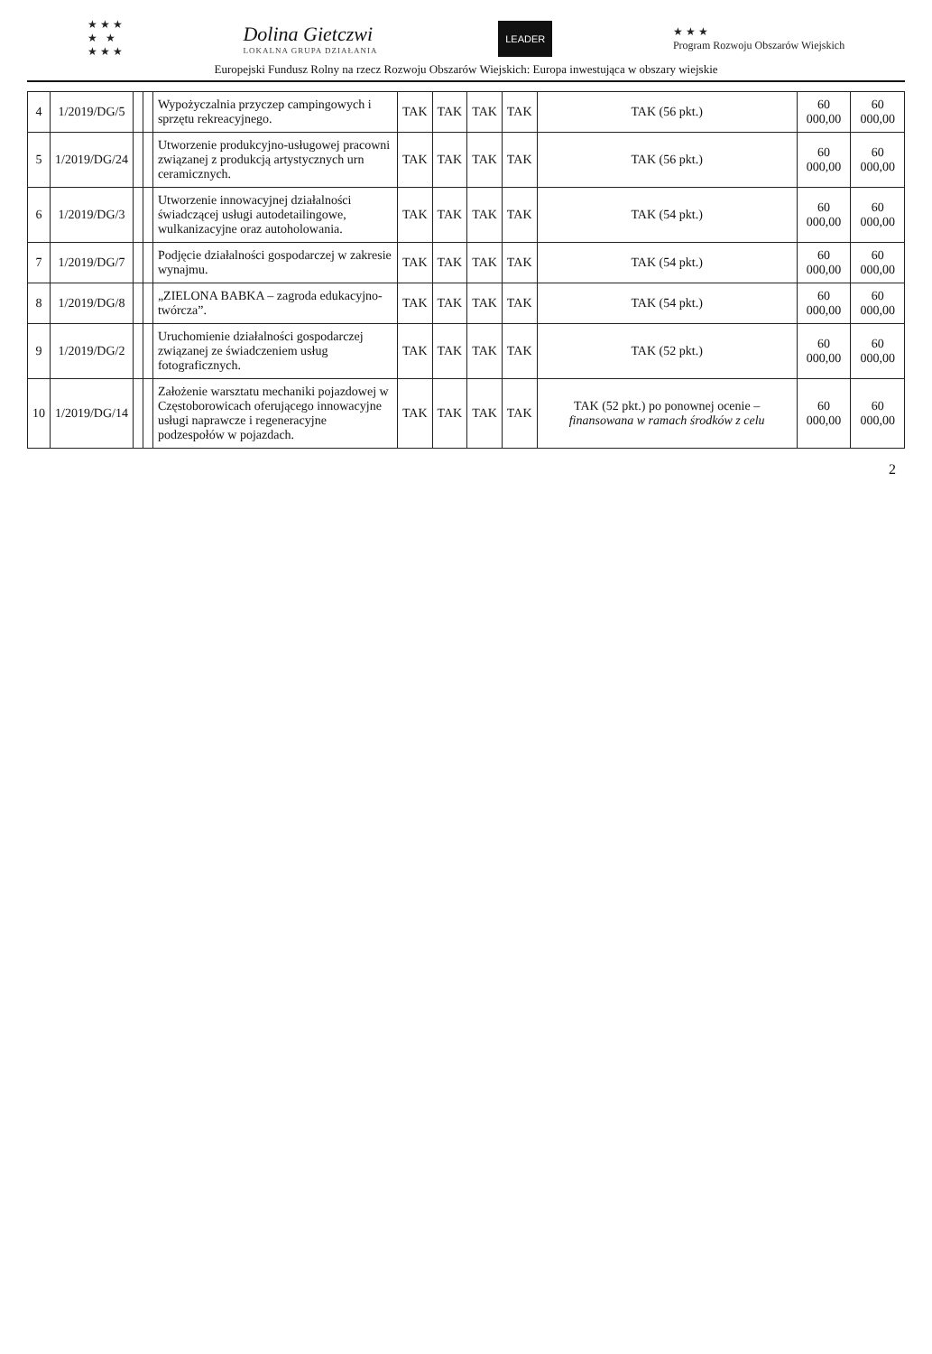★ ★ ★
★ ★
★ ★ ★
Dolina Gietczwi
LOKALNA GRUPA DZIAŁANIA
LEADER
★ ★ ★
Program Rozwoju Obszarów Wiejskich
Europejski Fundusz Rolny na rzecz Rozwoju Obszarów Wiejskich: Europa inwestująca w obszary wiejskie
| 4 | 1/2019/DG/5 | | | Wypożyczalnia przyczep campingowych i sprzętu rekreacyjnego. | TAK | TAK | TAK | TAK | TAK (56 pkt.) | 60 000,00 | 60 000,00 |
| 5 | 1/2019/DG/24 | | | Utworzenie produkcyjno-usługowej pracowni związanej z produkcją artystycznych urn ceramicznych. | TAK | TAK | TAK | TAK | TAK (56 pkt.) | 60 000,00 | 60 000,00 |
| 6 | 1/2019/DG/3 | | | Utworzenie innowacyjnej działalności świadczącej usługi autodetailingowe, wulkanizacyjne oraz autoholowania. | TAK | TAK | TAK | TAK | TAK (54 pkt.) | 60 000,00 | 60 000,00 |
| 7 | 1/2019/DG/7 | | | Podjęcie działalności gospodarczej w zakresie wynajmu. | TAK | TAK | TAK | TAK | TAK (54 pkt.) | 60 000,00 | 60 000,00 |
| 8 | 1/2019/DG/8 | | | „ZIELONA BABKA – zagroda edukacyjno-twórcza”. | TAK | TAK | TAK | TAK | TAK (54 pkt.) | 60 000,00 | 60 000,00 |
| 9 | 1/2019/DG/2 | | | Uruchomienie działalności gospodarczej związanej ze świadczeniem usług fotograficznych. | TAK | TAK | TAK | TAK | TAK (52 pkt.) | 60 000,00 | 60 000,00 |
| 10 | 1/2019/DG/14 | | | Założenie warsztatu mechaniki pojazdowej w Częstoborowicach oferującego innowacyjne usługi naprawcze i regeneracyjne podzespołów w pojazdach. | TAK | TAK | TAK | TAK | TAK (52 pkt.) po ponownej ocenie – finansowana w ramach środków z celu | 60 000,00 | 60 000,00 |
2